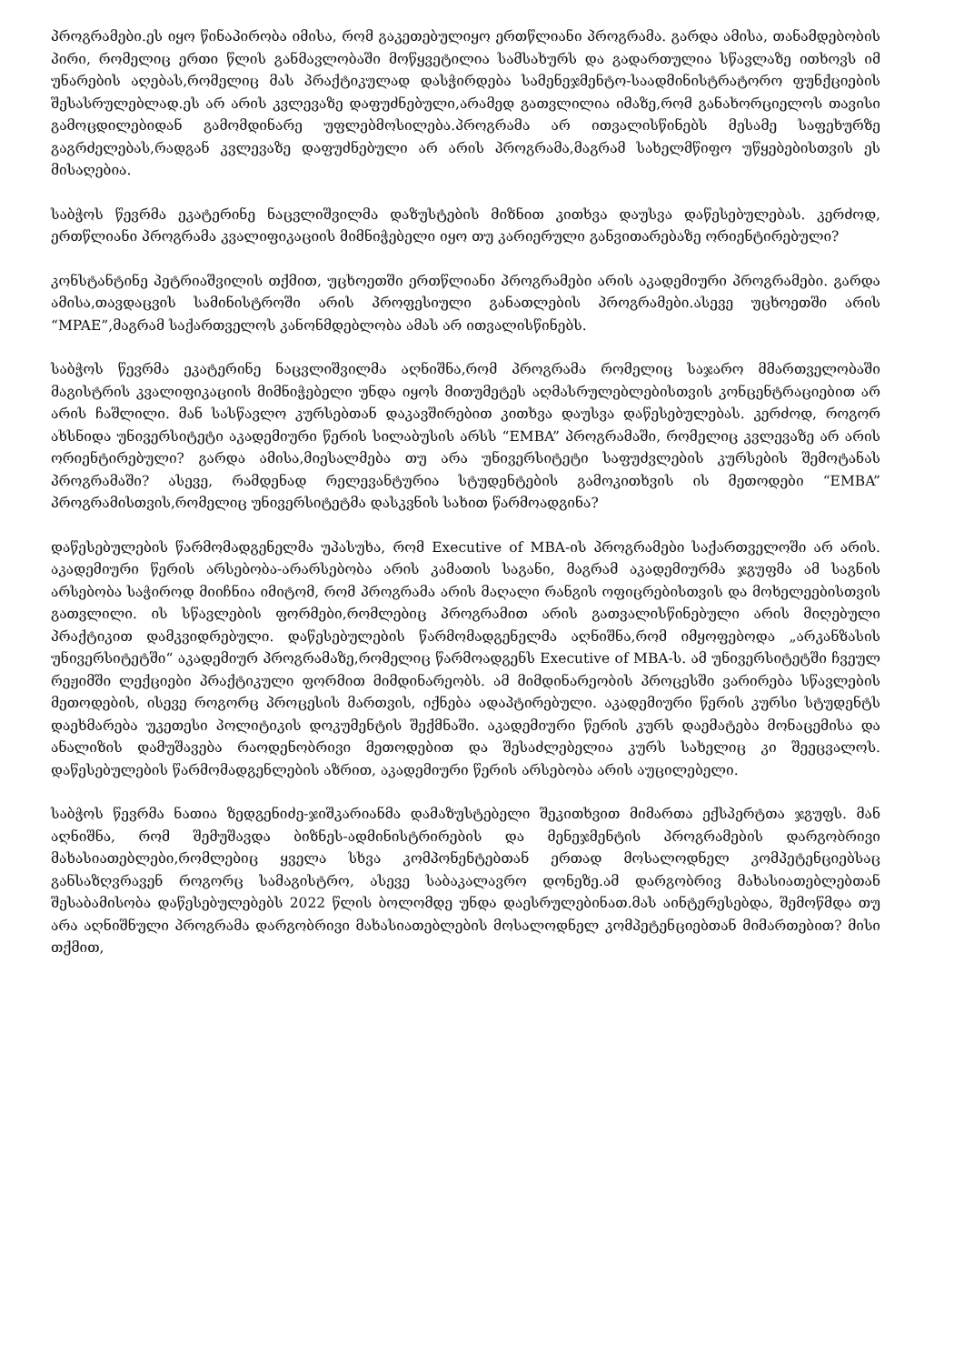პროგრამები.ეს იყო წინაპირობა იმისა, რომ გაკეთებულიყო ერთწლიანი პროგრამა. გარდა ამისა, თანამდებობის პირი, რომელიც ერთი წლის განმავლობაში მოწყვეტილია სამსახურს და გადართულია სწავლაზე ითხოვს იმ უნარების აღებას,რომელიც მას პრაქტიკულად დასჭირდება სამენეჯმენტო-საადმინისტრატორო ფუნქციების შესასრულებლად.ეს არ არის კვლევაზე დაფუძნებული,არამედ გათვლილია იმაზე,რომ განახორციელოს თავისი გამოცდილებიდან გამომდინარე უფლებმოსილება.პროგრამა არ ითვალისწინებს მესამე საფეხურზე გაგრძელებას,რადგან კვლევაზე დაფუძნებული არ არის პროგრამა,მაგრამ სახელმწიფო უწყებებისთვის ეს მისაღებია.
საბჭოს წევრმა ეკატერინე ნაცვლიშვილმა დაზუსტების მიზნით კითხვა დაუსვა დაწესებულებას. კერძოდ, ერთწლიანი პროგრამა კვალიფიკაციის მიმნიჭებელი იყო თუ კარიერული განვითარებაზე ორიენტირებული?
კონსტანტინე პეტრიაშვილის თქმით, უცხოეთში ერთწლიანი პროგრამები არის აკადემიური პროგრამები. გარდა ამისა,თავდაცვის სამინისტროში არის პროფესიული განათლების პროგრამები.ასევე უცხოეთში არის “MPAE”,მაგრამ საქართველოს კანონმდებლობა ამას არ ითვალისწინებს.
საბჭოს წევრმა ეკატერინე ნაცვლიშვილმა აღნიშნა,რომ პროგრამა რომელიც საჯარო მმართველობაში მაგისტრის კვალიფიკაციის მიმნიჭებელი უნდა იყოს მითუმეტეს აღმასრულებლებისთვის კონცენტრაციებით არ არის ჩაშლილი. მან სასწავლო კურსებთან დაკავშირებით კითხვა დაუსვა დაწესებულებას. კერძოდ, როგორ ახსნიდა უნივერსიტეტი აკადემიური წერის სილაბუსის არსს “EMBA” პროგრამაში, რომელიც კვლევაზე არ არის ორიენტირებული? გარდა ამისა,მიესალმება თუ არა უნივერსიტეტი საფუძვლების კურსების შემოტანას პროგრამაში? ასევე, რამდენად რელევანტურია სტუდენტების გამოკითხვის ის მეთოდები “EMBA” პროგრამისთვის,რომელიც უნივერსიტეტმა დასკვნის სახით წარმოადგინა?
დაწესებულების წარმომადგენელმა უპასუხა, რომ Executive of MBA-ის პროგრამები საქართველოში არ არის. აკადემიური წერის არსებობა-არარსებობა არის კამათის საგანი, მაგრამ აკადემიურმა ჯგუფმა ამ საგნის არსებობა საჭიროდ მიიჩნია იმიტომ, რომ პროგრამა არის მაღალი რანგის ოფიცრებისთვის და მოხელეებისთვის გათვლილი. ის სწავლების ფორმები,რომლებიც პროგრამით არის გათვალისწინებული არის მიღებული პრაქტიკით დამკვიდრებული. დაწესებულების წარმომადგენელმა აღნიშნა,რომ იმყოფებოდა „არკანზასის უნივერსიტეტში“ აკადემიურ პროგრამაზე,რომელიც წარმოადგენს Executive of MBA-ს. ამ უნივერსიტეტში ჩვეულ რეჟიმში ლექციები პრაქტიკული ფორმით მიმდინარეობს. ამ მიმდინარეობის პროცესში ვარირება სწავლების მეთოდების, ისევე როგორც პროცესის მართვის, იქნება ადაპტირებული. აკადემიური წერის კურსი სტუდენტს დაეხმარება უკეთესი პოლიტიკის დოკუმენტის შექმნაში. აკადემიური წერის კურს დაემატება მონაცემისა და ანალიზის დამუშავება რაოდენობრივი მეთოდებით და შესაძლებელია კურს სახელიც კი შეეცვალოს. დაწესებულების წარმომადგენლების აზრით, აკადემიური წერის არსებობა არის აუცილებელი.
საბჭოს წევრმა ნათია ზედგენიძე-ჯიშკარიანმა დამაზუსტებელი შეკითხვით მიმართა ექსპერტთა ჯგუფს. მან აღნიშნა, რომ შემუშავდა ბიზნეს-ადმინისტრირების და მენეჯმენტის პროგრამების დარგობრივი მახასიათებლები,რომლებიც ყველა სხვა კომპონენტებთან ერთად მოსალოდნელ კომპეტენციებსაც განსაზღვრავენ როგორც სამაგისტრო, ასევე საბაკალავრო დონეზე.ამ დარგობრივ მახასიათებლებთან შესაბამისობა დაწესებულებებს 2022 წლის ბოლომდე უნდა დაესრულებინათ.მას აინტერესებდა, შემოწმდა თუ არა აღნიშნული პროგრამა დარგობრივი მახასიათებლების მოსალოდნელ კომპეტენციებთან მიმართებით? მისი თქმით,